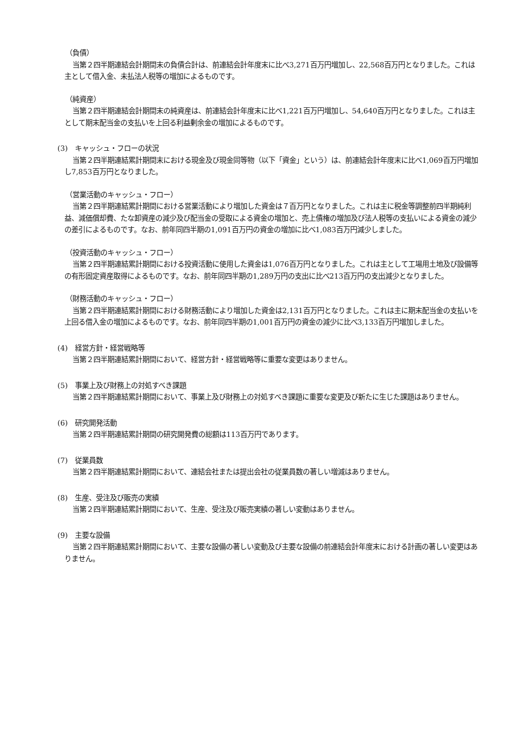（負債）
当第２四半期連結会計期間末の負債合計は、前連結会計年度末に比べ3,271百万円増加し、22,568百万円となりました。これは主として借入金、未払法人税等の増加によるものです。
（純資産）
当第２四半期連結会計期間末の純資産は、前連結会計年度末に比べ1,221百万円増加し、54,640百万円となりました。これは主として期末配当金の支払いを上回る利益剰余金の増加によるものです。
(3)　キャッシュ・フローの状況
当第２四半期連結累計期間末における現金及び現金同等物（以下「資金」という）は、前連結会計年度末に比べ1,069百万円増加し7,853百万円となりました。
（営業活動のキャッシュ・フロー）
当第２四半期連結累計期間における営業活動により増加した資金は７百万円となりました。これは主に税金等調整前四半期純利益、減価償却費、たな卸資産の減少及び配当金の受取による資金の増加と、売上債権の増加及び法人税等の支払いによる資金の減少の差引によるものです。なお、前年同四半期の1,091百万円の資金の増加に比べ1,083百万円減少しました。
（投資活動のキャッシュ・フロー）
当第２四半期連結累計期間における投資活動に使用した資金は1,076百万円となりました。これは主として工場用土地及び設備等の有形固定資産取得によるものです。なお、前年同四半期の1,289万円の支出に比べ213百万円の支出減少となりました。
（財務活動のキャッシュ・フロー）
当第２四半期連結累計期間における財務活動により増加した資金は2,131百万円となりました。これは主に期末配当金の支払いを上回る借入金の増加によるものです。なお、前年同四半期の1,001百万円の資金の減少に比べ3,133百万円増加しました。
(4)　経営方針・経営戦略等
当第２四半期連結累計期間において、経営方針・経営戦略等に重要な変更はありません。
(5)　事業上及び財務上の対処すべき課題
当第２四半期連結累計期間において、事業上及び財務上の対処すべき課題に重要な変更及び新たに生じた課題はありません。
(6)　研究開発活動
当第２四半期連結累計期間の研究開発費の総額は113百万円であります。
(7)　従業員数
当第２四半期連結累計期間において、連結会社または提出会社の従業員数の著しい増減はありません。
(8)　生産、受注及び販売の実績
当第２四半期連結累計期間において、生産、受注及び販売実績の著しい変動はありません。
(9)　主要な設備
当第２四半期連結累計期間において、主要な設備の著しい変動及び主要な設備の前連結会計年度末における計画の著しい変更はありません。